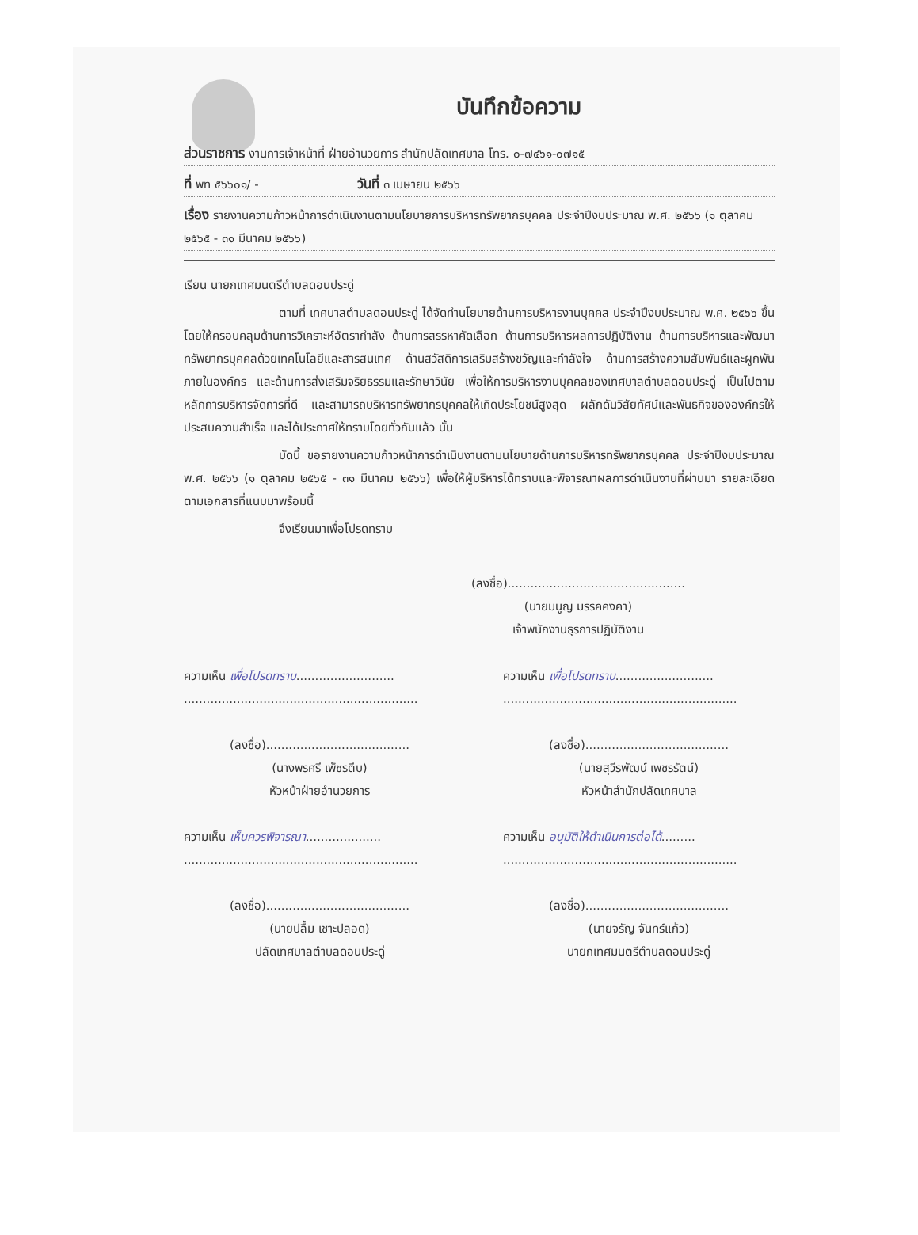บันทึกข้อความ
ส่วนราชการ งานการเจ้าหน้าที่ ฝ่ายอำนวยการ สำนักปลัดเทศบาล โทร. ๐-๗๔๖๑-๐๗๑๕
ที่ พท ๕๖๖๐๑/ - วันที่ ๓ เมษายน ๒๕๖๖
เรื่อง รายงานความก้าวหน้าการดำเนินงานตามนโยบายการบริหารทรัพยากรบุคคล ประจำปีงบประมาณ พ.ศ. ๒๕๖๖ (๑ ตุลาคม ๒๕๖๕ - ๓๑ มีนาคม ๒๕๖๖)
เรียน นายกเทศมนตรีตำบลดอนประดู่
ตามที่ เทศบาลตำบลดอนประดู่ ได้จัดทำนโยบายด้านการบริหารงานบุคคล ประจำปีงบประมาณ พ.ศ. ๒๕๖๖ ขึ้น โดยให้ครอบคลุมด้านการวิเคราะห์อัตรากำลัง ด้านการสรรหาคัดเลือก ด้านการบริหารผลการปฏิบัติงาน ด้านการบริหารและพัฒนาทรัพยากรบุคคลด้วยเทคโนโลยีและสารสนเทศ ด้านสวัสดิการเสริมสร้างขวัญและกำลังใจ ด้านการสร้างความสัมพันธ์และผูกพันภายในองค์กร และด้านการส่งเสริมจริยธรรมและรักษาวินัย เพื่อให้การบริหารงานบุคคลของเทศบาลตำบลดอนประดู่ เป็นไปตามหลักการบริหารจัดการที่ดี และสามารถบริหารทรัพยากรบุคคลให้เกิดประโยชน์สูงสุด ผลักดันวิสัยทัศน์และพันธกิจขององค์กรให้ประสบความสำเร็จ และได้ประกาศให้ทราบโดยทั่วกันแล้ว นั้น
บัดนี้ ขอรายงานความก้าวหน้าการดำเนินงานตามนโยบายด้านการบริหารทรัพยากรบุคคล ประจำปีงบประมาณ พ.ศ. ๒๕๖๖ (๑ ตุลาคม ๒๕๖๕ - ๓๑ มีนาคม ๒๕๖๖) เพื่อให้ผู้บริหารได้ทราบและพิจารณาผลการดำเนินงานที่ผ่านมา รายละเอียดตามเอกสารที่แนบมาพร้อมนี้
จึงเรียนมาเพื่อโปรดทราบ
(ลงชื่อ)...............................................
(นายมนูญ มรรคคงคา)
เจ้าพนักงานธุรการปฏิบัติงาน
ความเห็น เพื่อโปรดทราบ..........................
..............................................................
(ลงชื่อ)......................................
(นางพรศรี เพ็ชรตีบ)
หัวหน้าฝ่ายอำนวยการ
ความเห็น เห็นควรพิจารณา....................
..............................................................
(ลงชื่อ)......................................
(นายปลื้ม เชาะปลอด)
ปลัดเทศบาลตำบลดอนประดู่
ความเห็น เพื่อโปรดทราบ..........................
..............................................................
(ลงชื่อ)......................................
(นายสุวีรพัฒน์ เพชรรัตน์)
หัวหน้าสำนักปลัดเทศบาล
ความเห็น อนุมัติให้ดำเนินการต่อได้.........
..............................................................
(ลงชื่อ)......................................
(นายจรัญ จันทร์แก้ว)
นายกเทศมนตรีตำบลดอนประดู่